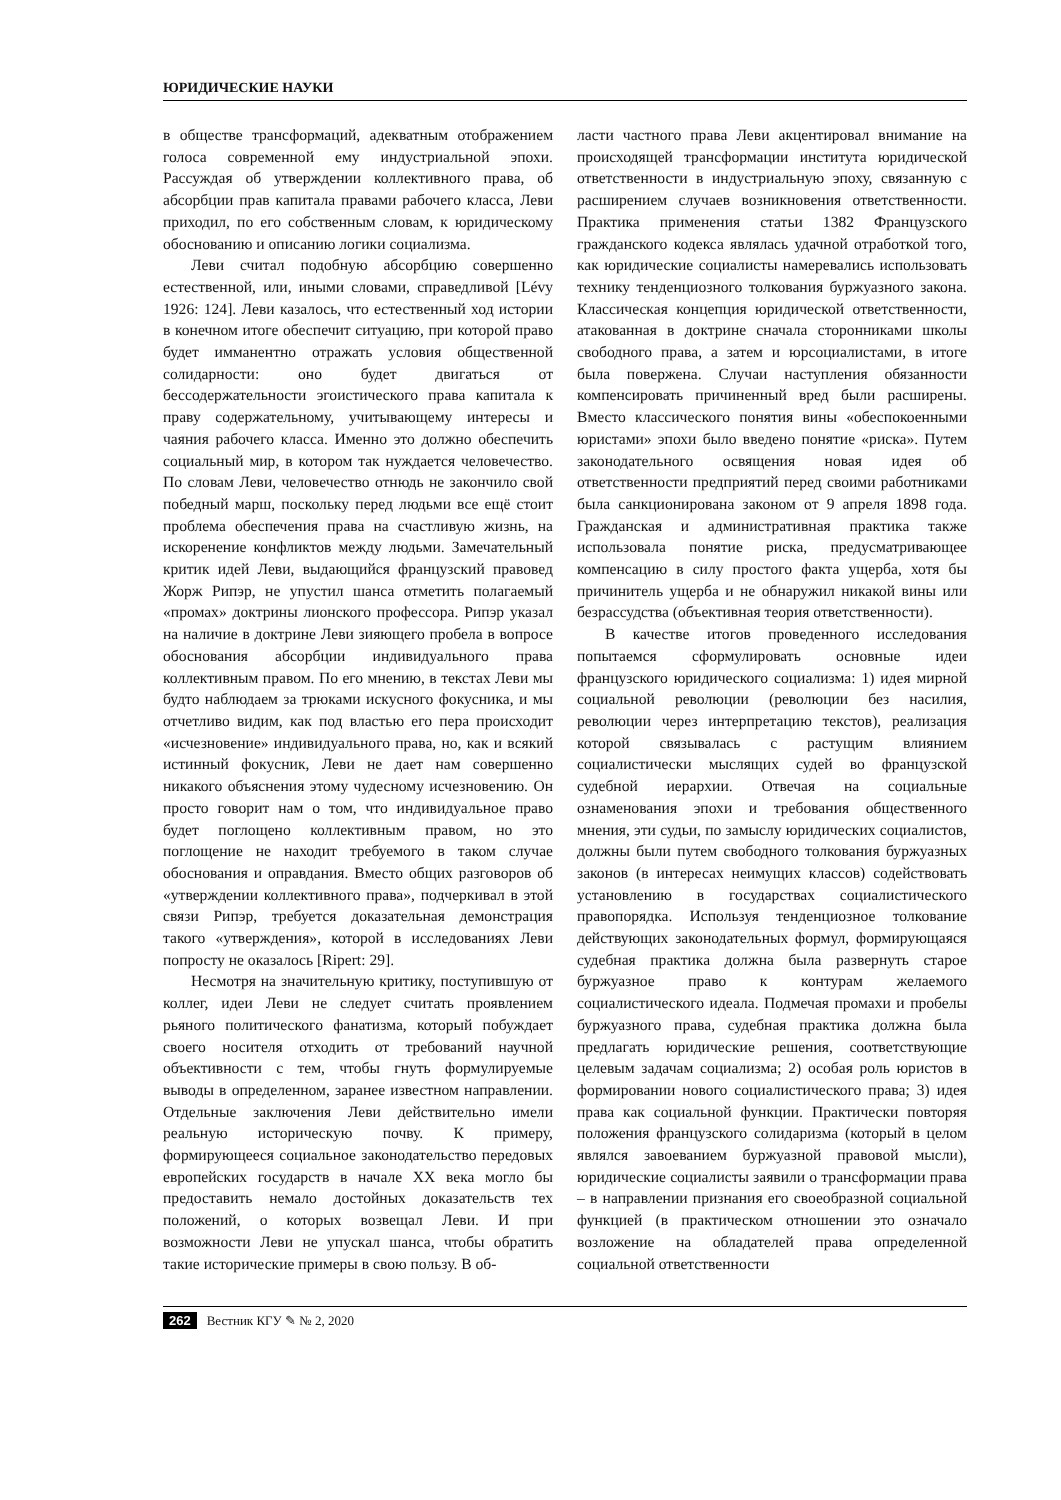ЮРИДИЧЕСКИЕ НАУКИ
в обществе трансформаций, адекватным отображением голоса современной ему индустриальной эпохи. Рассуждая об утверждении коллективного права, об абсорбции прав капитала правами рабочего класса, Леви приходил, по его собственным словам, к юридическому обоснованию и описанию логики социализма.
Леви считал подобную абсорбцию совершенно естественной, или, иными словами, справедливой [Lévy 1926: 124]. Леви казалось, что естественный ход истории в конечном итоге обеспечит ситуацию, при которой право будет имманентно отражать условия общественной солидарности: оно будет двигаться от бессодержательности эгоистического права капитала к праву содержательному, учитывающему интересы и чаяния рабочего класса. Именно это должно обеспечить социальный мир, в котором так нуждается человечество. По словам Леви, человечество отнюдь не закончило свой победный марш, поскольку перед людьми все ещё стоит проблема обеспечения права на счастливую жизнь, на искоренение конфликтов между людьми. Замечательный критик идей Леви, выдающийся французский правовед Жорж Рипэр, не упустил шанса отметить полагаемый «промах» доктрины лионского профессора. Рипэр указал на наличие в доктрине Леви зияющего пробела в вопросе обоснования абсорбции индивидуального права коллективным правом. По его мнению, в текстах Леви мы будто наблюдаем за трюками искусного фокусника, и мы отчетливо видим, как под властью его пера происходит «исчезновение» индивидуального права, но, как и всякий истинный фокусник, Леви не дает нам совершенно никакого объяснения этому чудесному исчезновению. Он просто говорит нам о том, что индивидуальное право будет поглощено коллективным правом, но это поглощение не находит требуемого в таком случае обоснования и оправдания. Вместо общих разговоров об «утверждении коллективного права», подчеркивал в этой связи Рипэр, требуется доказательная демонстрация такого «утверждения», которой в исследованиях Леви попросту не оказалось [Ripert: 29].
Несмотря на значительную критику, поступившую от коллег, идеи Леви не следует считать проявлением рьяного политического фанатизма, который побуждает своего носителя отходить от требований научной объективности с тем, чтобы гнуть формулируемые выводы в определенном, заранее известном направлении. Отдельные заключения Леви действительно имели реальную историческую почву. К примеру, формирующееся социальное законодательство передовых европейских государств в начале XX века могло бы предоставить немало достойных доказательств тех положений, о которых возвещал Леви. И при возможности Леви не упускал шанса, чтобы обратить такие исторические примеры в свою пользу. В об-
ласти частного права Леви акцентировал внимание на происходящей трансформации института юридической ответственности в индустриальную эпоху, связанную с расширением случаев возникновения ответственности. Практика применения статьи 1382 Французского гражданского кодекса являлась удачной отработкой того, как юридические социалисты намеревались использовать технику тенденциозного толкования буржуазного закона. Классическая концепция юридической ответственности, атакованная в доктрине сначала сторонниками школы свободного права, а затем и юрсоциалистами, в итоге была повержена. Случаи наступления обязанности компенсировать причиненный вред были расширены. Вместо классического понятия вины «обеспокоенными юристами» эпохи было введено понятие «риска». Путем законодательного освящения новая идея об ответственности предприятий перед своими работниками была санкционирована законом от 9 апреля 1898 года. Гражданская и административная практика также использовала понятие риска, предусматривающее компенсацию в силу простого факта ущерба, хотя бы причинитель ущерба и не обнаружил никакой вины или безрассудства (объективная теория ответственности).
В качестве итогов проведенного исследования попытаемся сформулировать основные идеи французского юридического социализма: 1) идея мирной социальной революции (революции без насилия, революции через интерпретацию текстов), реализация которой связывалась с растущим влиянием социалистически мыслящих судей во французской судебной иерархии. Отвечая на социальные ознаменования эпохи и требования общественного мнения, эти судьи, по замыслу юридических социалистов, должны были путем свободного толкования буржуазных законов (в интересах неимущих классов) содействовать установлению в государствах социалистического правопорядка. Используя тенденциозное толкование действующих законодательных формул, формирующаяся судебная практика должна была развернуть старое буржуазное право к контурам желаемого социалистического идеала. Подмечая промахи и пробелы буржуазного права, судебная практика должна была предлагать юридические решения, соответствующие целевым задачам социализма; 2) особая роль юристов в формировании нового социалистического права; 3) идея права как социальной функции. Практически повторяя положения французского солидаризма (который в целом являлся завоеванием буржуазной правовой мысли), юридические социалисты заявили о трансформации права – в направлении признания его своеобразной социальной функцией (в практическом отношении это означало возложение на обладателей права определенной социальной ответственности
262 Вестник КГУ ✎ № 2, 2020